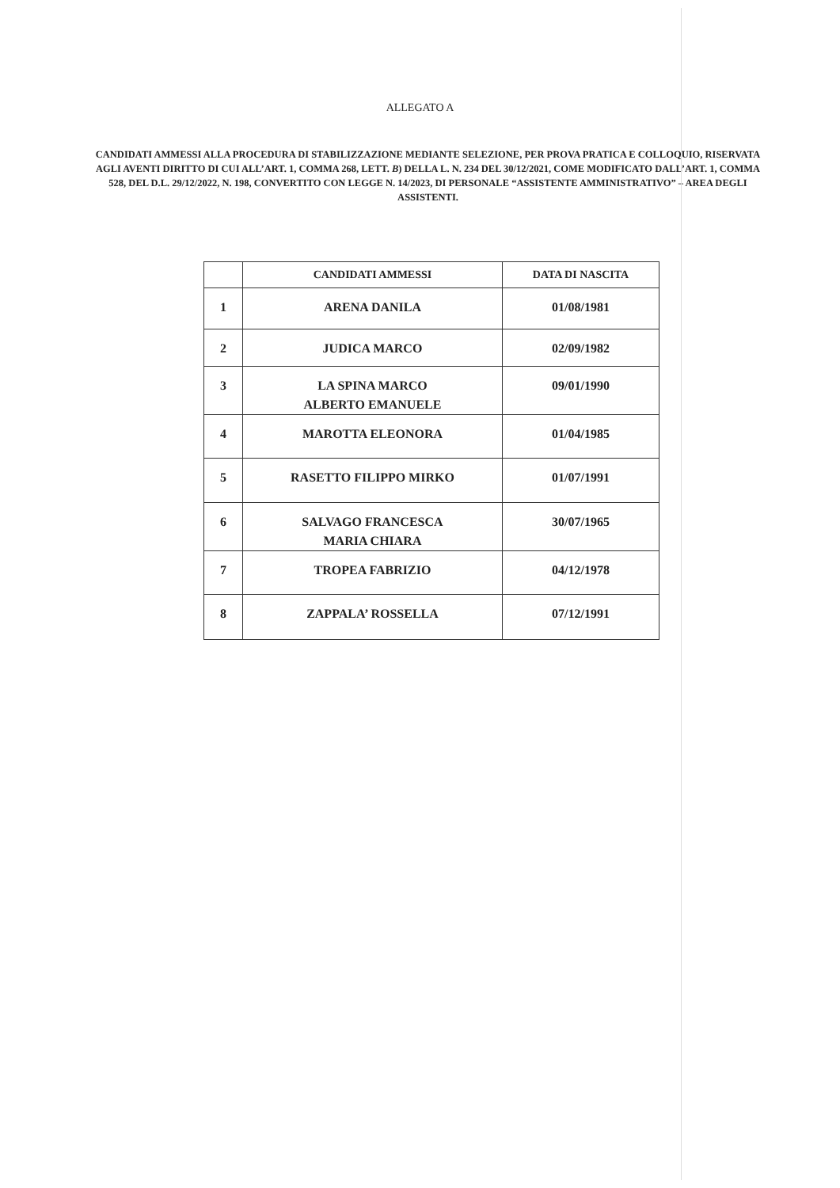ALLEGATO A
CANDIDATI AMMESSI ALLA PROCEDURA DI STABILIZZAZIONE MEDIANTE SELEZIONE, PER PROVA PRATICA E COLLOQUIO, RISERVATA AGLI AVENTI DIRITTO DI CUI ALL’ART. 1, COMMA 268, LETT. B) DELLA L. N. 234 DEL 30/12/2021, COME MODIFICATO DALL’ART. 1, COMMA 528, DEL D.L. 29/12/2022, N. 198, CONVERTITO CON LEGGE N. 14/2023, DI PERSONALE “ASSISTENTE AMMINISTRATIVO” – AREA DEGLI ASSISTENTI.
| | CANDIDATI AMMESSI | DATA DI NASCITA |
| --- | --- | --- |
| 1 | ARENA DANILA | 01/08/1981 |
| 2 | JUDICA MARCO | 02/09/1982 |
| 3 | LA SPINA MARCO ALBERTO EMANUELE | 09/01/1990 |
| 4 | MAROTTA ELEONORA | 01/04/1985 |
| 5 | RASETTO FILIPPO MIRKO | 01/07/1991 |
| 6 | SALVAGO FRANCESCA MARIA CHIARA | 30/07/1965 |
| 7 | TROPEA FABRIZIO | 04/12/1978 |
| 8 | ZAPPALA’ ROSSELLA | 07/12/1991 |